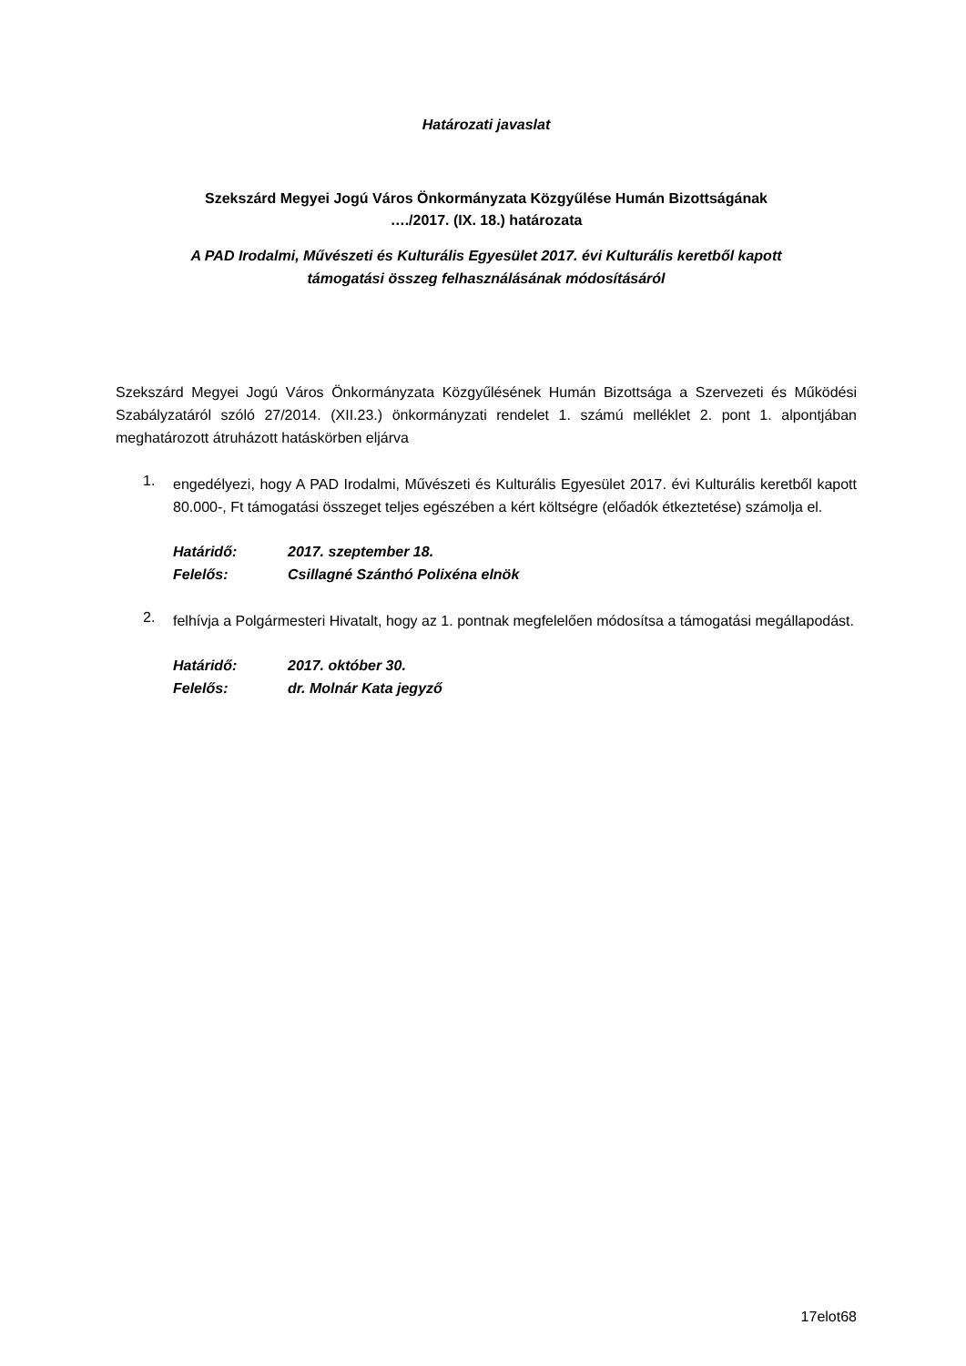Határozati javaslat
Szekszárd Megyei Jogú Város Önkormányzata Közgyűlése Humán Bizottságának
…./2017. (IX. 18.) határozata
A PAD Irodalmi, Művészeti és Kulturális Egyesület 2017. évi Kulturális keretből kapott
támogatási összeg felhasználásának módosításáról
Szekszárd Megyei Jogú Város Önkormányzata Közgyűlésének Humán Bizottsága a Szervezeti és Működési Szabályzatáról szóló 27/2014. (XII.23.) önkormányzati rendelet 1. számú melléklet 2. pont 1. alpontjában meghatározott átruházott hatáskörben eljárva
1.
engedélyezi, hogy A PAD Irodalmi, Művészeti és Kulturális Egyesület 2017. évi Kulturális keretből kapott 80.000-, Ft támogatási összeget teljes egészében a kért költségre (előadók étkeztetése) számolja el.
Határidő: 2017. szeptember 18.
Felelős: Csillagné Szánthó Polixéna elnök
2.
felhívja a Polgármesteri Hivatalt, hogy az 1. pontnak megfelelően módosítsa a támogatási megállapodást.
Határidő: 2017. október 30.
Felelős: dr. Molnár Kata jegyző
17elot68